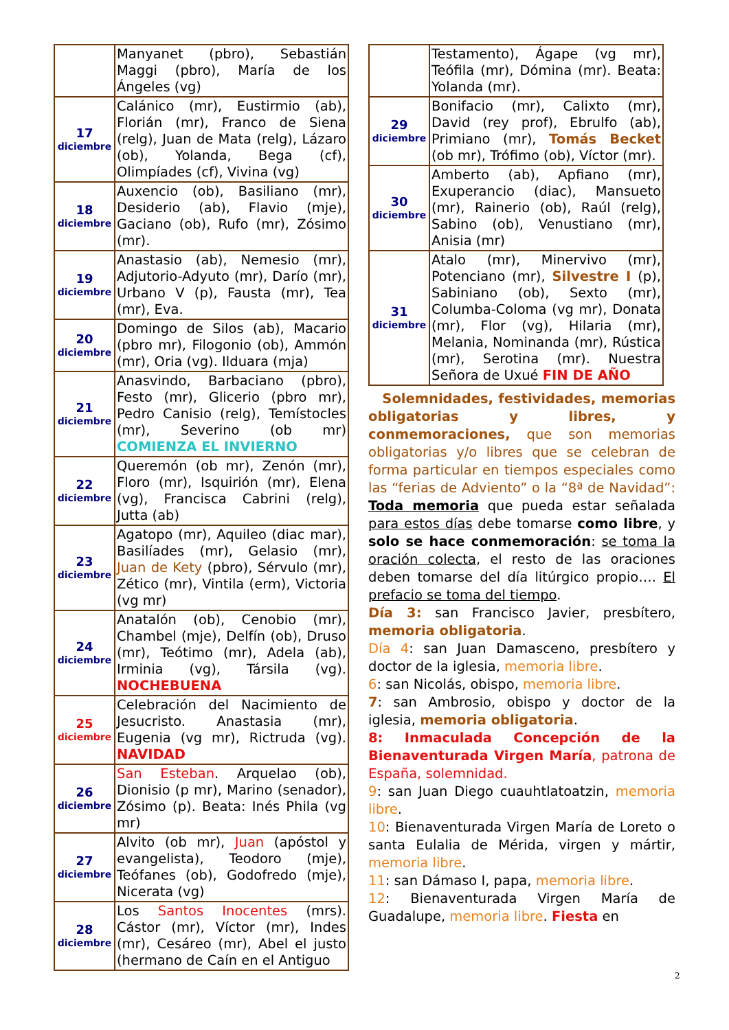| | Manyanet (pbro), Sebastián Maggi (pbro), María de los Ángeles (vg) |
| 17 diciembre | Calánico (mr), Eustirmio (ab), Florián (mr), Franco de Siena (relg), Juan de Mata (relg), Lázaro (ob), Yolanda, Bega (cf), Olimpíades (cf), Vivina (vg) |
| 18 diciembre | Auxencio (ob), Basiliano (mr), Desiderio (ab), Flavio (mje), Gaciano (ob), Rufo (mr), Zósimo (mr). |
| 19 diciembre | Anastasio (ab), Nemesio (mr), Adjutorio-Adyuto (mr), Darío (mr), Urbano V (p), Fausta (mr), Tea (mr), Eva. |
| 20 diciembre | Domingo de Silos (ab), Macario (pbro mr), Filogonio (ob), Ammón (mr), Oria (vg). Ilduara (mja) |
| 21 diciembre | Anasvindo, Barbaciano (pbro), Festo (mr), Glicerio (pbro mr), Pedro Canisio (relg), Temístocles (mr), Severino (ob mr) COMIENZA EL INVIERNO |
| 22 diciembre | Queremón (ob mr), Zenón (mr), Floro (mr), Isquirión (mr), Elena (vg), Francisca Cabrini (relg), Jutta (ab) |
| 23 diciembre | Agatopo (mr), Aquileo (diac mar), Basilíades (mr), Gelasio (mr), Juan de Kety (pbro), Sérvulo (mr), Zético (mr), Vintila (erm), Victoria (vg mr) |
| 24 diciembre | Anatalón (ob), Cenobio (mr), Chambel (mje), Delfín (ob), Druso (mr), Teótimo (mr), Adela (ab), Irminia (vg), Társila (vg). NOCHEBUENA |
| 25 diciembre | Celebración del Nacimiento de Jesucristo. Anastasia (mr), Eugenia (vg mr), Rictruda (vg). NAVIDAD |
| 26 diciembre | San Esteban . Arquelao (ob), Dionisio (p mr), Marino (senador), Zósimo (p). Beata: Inés Phila (vg mr) |
| 27 diciembre | Alvito (ob mr), Juan (apóstol y evangelista), Teodoro (mje), Teófanes (ob), Godofredo (mje), Nicerata (vg) |
| 28 diciembre | Los Santos Inocentes (mrs). Cástor (mr), Víctor (mr), Indes (mr), Cesáreo (mr), Abel el justo (hermano de Caín en el Antiguo |
| | Testamento), Ágape (vg mr), Teófila (mr), Dómina (mr). Beata: Yolanda (mr). |
| 29 diciembre | Bonifacio (mr), Calixto (mr), David (rey prof), Ebrulfo (ab), Primiano (mr), Tomás Becket (ob mr), Trófimo (ob), Víctor (mr). |
| 30 diciembre | Amberto (ab), Apfiano (mr), Exuperancio (diac), Mansueto (mr), Rainerio (ob), Raúl (relg), Sabino (ob), Venustiano (mr), Anisia (mr) |
| 31 diciembre | Atalo (mr), Minervivo (mr), Potenciano (mr), Silvestre I (p), Sabiniano (ob), Sexto (mr), Columba-Coloma (vg mr), Donata (mr), Flor (vg), Hilaria (mr), Melania, Nominanda (mr), Rústica (mr), Serotina (mr). Nuestra Señora de Uxué FIN DE AÑO |
Solemnidades, festividades, memorias obligatorias y libres, y conmemoraciones, que son memorias obligatorias y/o libres que se celebran de forma particular en tiempos especiales como las “ferias de Adviento” o la “8ª de Navidad”: Toda memoria que pueda estar señalada para estos días debe tomarse como libre, y solo se hace conmemoración: se toma la oración colecta, el resto de las oraciones deben tomarse del día litúrgico propio…. El prefacio se toma del tiempo.
Día 3: san Francisco Javier, presbítero, memoria obligatoria.
Día 4: san Juan Damasceno, presbítero y doctor de la iglesia, memoria libre.
6: san Nicolás, obispo, memoria libre.
7: san Ambrosio, obispo y doctor de la iglesia, memoria obligatoria.
8: Inmaculada Concepción de la Bienaventurada Virgen María, patrona de España, solemnidad.
9: san Juan Diego cuauhtlatoatzin, memoria libre.
10: Bienaventurada Virgen María de Loreto o santa Eulalia de Mérida, virgen y mártir, memoria libre.
11: san Dámaso I, papa, memoria libre.
12: Bienaventurada Virgen María de Guadalupe, memoria libre. Fiesta en
2